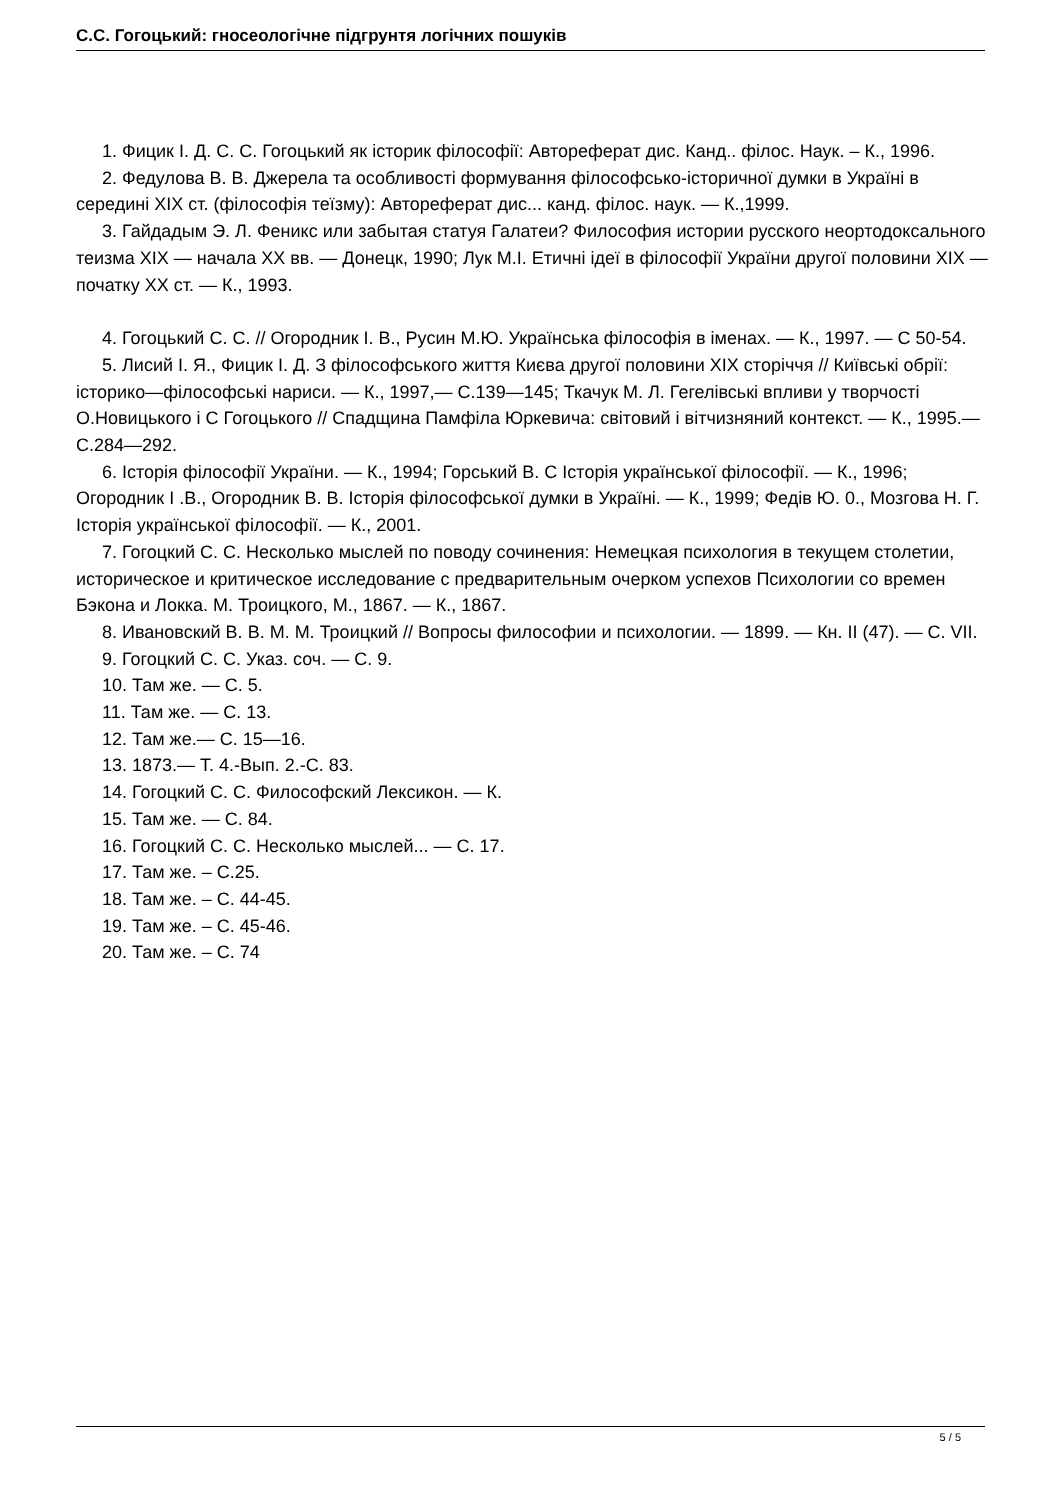С.С. Гогоцький: гносеологічне підгрунтя логічних пошуків
1. Фицик І. Д. С. С. Гогоцький як історик філософії: Автореферат дис. Канд.. філос. Наук. – К., 1996.
2. Федулова В. В. Джерела та особливості формування філософсько-історичної думки в Україні в середині XIX ст. (філософія теїзму): Автореферат дис... канд. філос. наук. — К.,1999.
3. Гайдадым Э. Л. Феникс или забытая статуя Галатеи? Философия истории русского неортодоксального теизма XIX — начала XX вв. — Донецк, 1990; Лук М.І. Етичні ідеї в філософії України другої половини XIX — початку XX ст. — К., 1993.
4. Гогоцький С. С. // Огородник І. В., Русин М.Ю. Українська філософія в іменах. — К., 1997. — С 50-54.
5. Лисий І. Я., Фицик І. Д. З філософського життя Києва другої половини XIX сторіччя // Київські обрії: історико—філософські нариси. — К., 1997,— С.139—145; Ткачук М. Л. Гегелівські впливи у творчості О.Новицького і С Гогоцького // Спадщина Памфіла Юркевича: світовий і вітчизняний контекст. — К., 1995.— С.284—292.
6. Історія філософії України. — К., 1994; Горський В. С Історія української філософії. — К., 1996; Огородник І .В., Огородник В. В. Історія філософської думки в Україні. — К., 1999; Федів Ю. 0., Мозгова Н. Г. Історія української філософії. — К., 2001.
7. Гогоцкий С. С. Несколько мыслей по поводу сочинения: Немецкая психология в текущем столетии, историческое и критическое исследование с предварительным очерком успехов Психологии со времен Бэкона и Локка. М. Троицкого, М., 1867. — К., 1867.
8. Ивановский В. В. М. М. Троицкий // Вопросы философии и психологии. — 1899. — Кн. II (47). — С. VII.
9. Гогоцкий С. С. Указ. соч. — С. 9.
10. Там же. — С. 5.
11. Там же. — С. 13.
12. Там же.— С. 15—16.
13. 1873.— Т. 4.-Вып. 2.-С. 83.
14. Гогоцкий С. С. Философский Лексикон. — К.
15. Там же. — С. 84.
16. Гогоцкий С. С. Несколько мыслей... — С. 17.
17. Там же. – С.25.
18. Там же. – С. 44-45.
19. Там же. – С. 45-46.
20. Там же. – С. 74
5 / 5